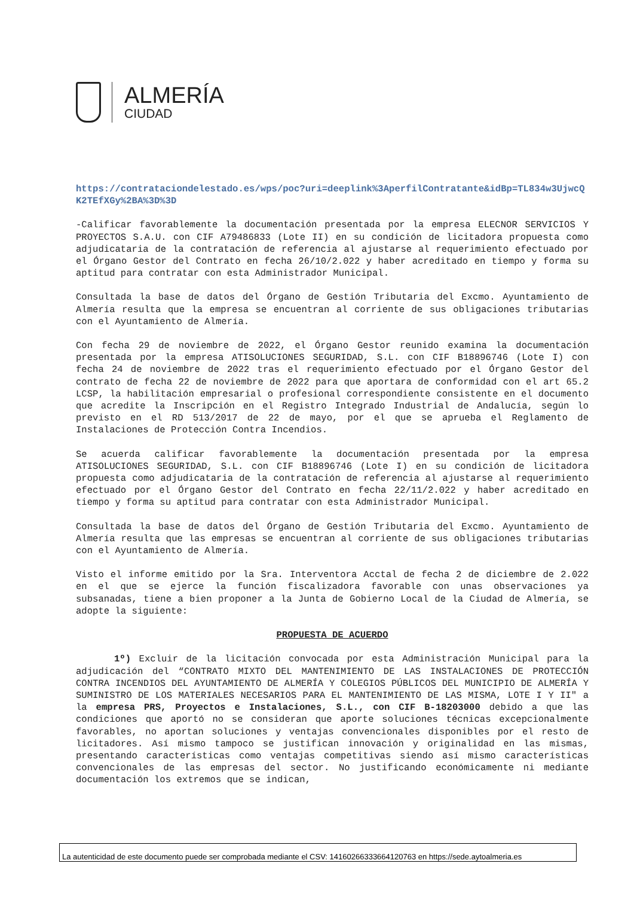ALMERÍA
CIUDAD
https://contrataciondelestado.es/wps/poc?uri=deeplink%3AperfilContratante&idBp=TL834w3UjwcQK2TEfXGy%2BA%3D%3D
-Calificar favorablemente la documentación presentada por la empresa ELECNOR SERVICIOS Y PROYECTOS S.A.U. con CIF A79486833 (Lote II) en su condición de licitadora propuesta como adjudicataria de la contratación de referencia al ajustarse al requerimiento efectuado por el Órgano Gestor del Contrato en fecha 26/10/2.022 y haber acreditado en tiempo y forma su aptitud para contratar con esta Administrador Municipal.
Consultada la base de datos del Órgano de Gestión Tributaria del Excmo. Ayuntamiento de Almería resulta que la empresa se encuentran al corriente de sus obligaciones tributarias con el Ayuntamiento de Almería.
Con fecha 29 de noviembre de 2022, el Órgano Gestor reunido examina la documentación presentada por la empresa ATISOLUCIONES SEGURIDAD, S.L. con CIF B18896746 (Lote I) con fecha 24 de noviembre de 2022 tras el requerimiento efectuado por el Órgano Gestor del contrato de fecha 22 de noviembre de 2022 para que aportara de conformidad con el art 65.2 LCSP, la habilitación empresarial o profesional correspondiente consistente en el documento que acredite la Inscripción en el Registro Integrado Industrial de Andalucía, según lo previsto en el RD 513/2017 de 22 de mayo, por el que se aprueba el Reglamento de Instalaciones de Protección Contra Incendios.
Se acuerda calificar favorablemente la documentación presentada por la empresa ATISOLUCIONES SEGURIDAD, S.L. con CIF B18896746 (Lote I) en su condición de licitadora propuesta como adjudicataria de la contratación de referencia al ajustarse al requerimiento efectuado por el Órgano Gestor del Contrato en fecha 22/11/2.022 y haber acreditado en tiempo y forma su aptitud para contratar con esta Administrador Municipal.
Consultada la base de datos del Órgano de Gestión Tributaria del Excmo. Ayuntamiento de Almería resulta que las empresas se encuentran al corriente de sus obligaciones tributarias con el Ayuntamiento de Almería.
Visto el informe emitido por la Sra. Interventora Acctal de fecha 2 de diciembre de 2.022 en el que se ejerce la función fiscalizadora favorable con unas observaciones ya subsanadas, tiene a bien proponer a la Junta de Gobierno Local de la Ciudad de Almería, se adopte la siguiente:
PROPUESTA DE ACUERDO
1º) Excluir de la licitación convocada por esta Administración Municipal para la adjudicación del “CONTRATO MIXTO DEL MANTENIMIENTO DE LAS INSTALACIONES DE PROTECCIÓN CONTRA INCENDIOS DEL AYUNTAMIENTO DE ALMERÍA Y COLEGIOS PÚBLICOS DEL MUNICIPIO DE ALMERÍA Y SUMINISTRO DE LOS MATERIALES NECESARIOS PARA EL MANTENIMIENTO DE LAS MISMA, LOTE I Y II" a la empresa PRS, Proyectos e Instalaciones, S.L., con CIF B-18203000 debido a que las condiciones que aportó no se consideran que aporte soluciones técnicas excepcionalmente favorables, no aportan soluciones y ventajas convencionales disponibles por el resto de licitadores. Así mismo tampoco se justifican innovación y originalidad en las mismas, presentando características como ventajas competitivas siendo así mismo características convencionales de las empresas del sector. No justificando económicamente ni mediante documentación los extremos que se indican,
La autenticidad de este documento puede ser comprobada mediante el CSV: 14160266333664120763 en https://sede.aytoalmeria.es